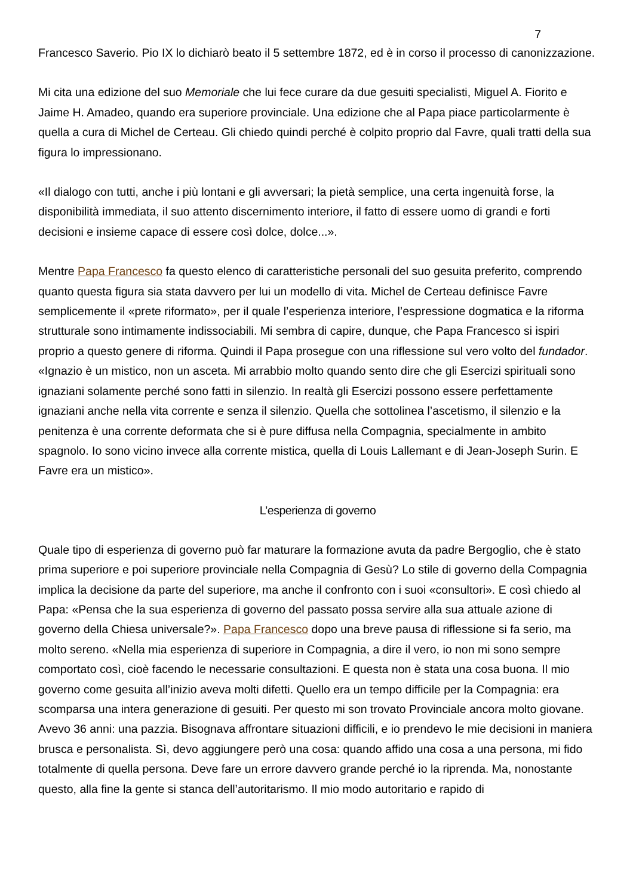7
Francesco Saverio. Pio IX lo dichiarò beato il 5 settembre 1872, ed è in corso il processo di canonizzazione.
Mi cita una edizione del suo Memoriale che lui fece curare da due gesuiti specialisti, Miguel A. Fiorito e Jaime H. Amadeo, quando era superiore provinciale. Una edizione che al Papa piace particolarmente è quella a cura di Michel de Certeau. Gli chiedo quindi perché è colpito proprio dal Favre, quali tratti della sua figura lo impressionano.
«Il dialogo con tutti, anche i più lontani e gli avversari; la pietà semplice, una certa ingenuità forse, la disponibilità immediata, il suo attento discernimento interiore, il fatto di essere uomo di grandi e forti decisioni e insieme capace di essere così dolce, dolce...».
Mentre Papa Francesco fa questo elenco di caratteristiche personali del suo gesuita preferito, comprendo quanto questa figura sia stata davvero per lui un modello di vita. Michel de Certeau definisce Favre semplicemente il «prete riformato», per il quale l’esperienza interiore, l’espressione dogmatica e la riforma strutturale sono intimamente indissociabili. Mi sembra di capire, dunque, che Papa Francesco si ispiri proprio a questo genere di riforma. Quindi il Papa prosegue con una riflessione sul vero volto del fundador. «Ignazio è un mistico, non un asceta. Mi arrabbio molto quando sento dire che gli Esercizi spirituali sono ignaziani solamente perché sono fatti in silenzio. In realtà gli Esercizi possono essere perfettamente ignaziani anche nella vita corrente e senza il silenzio. Quella che sottolinea l’ascetismo, il silenzio e la penitenza è una corrente deformata che si è pure diffusa nella Compagnia, specialmente in ambito spagnolo. Io sono vicino invece alla corrente mistica, quella di Louis Lallemant e di Jean-Joseph Surin. E Favre era un mistico».
L’esperienza di governo
Quale tipo di esperienza di governo può far maturare la formazione avuta da padre Bergoglio, che è stato prima superiore e poi superiore provinciale nella Compagnia di Gesù? Lo stile di governo della Compagnia implica la decisione da parte del superiore, ma anche il confronto con i suoi «consultori». E così chiedo al Papa: «Pensa che la sua esperienza di governo del passato possa servire alla sua attuale azione di governo della Chiesa universale?». Papa Francesco dopo una breve pausa di riflessione si fa serio, ma molto sereno. «Nella mia esperienza di superiore in Compagnia, a dire il vero, io non mi sono sempre comportato così, cioè facendo le necessarie consultazioni. E questa non è stata una cosa buona. Il mio governo come gesuita all’inizio aveva molti difetti. Quello era un tempo difficile per la Compagnia: era scomparsa una intera generazione di gesuiti. Per questo mi son trovato Provinciale ancora molto giovane. Avevo 36 anni: una pazzia. Bisognava affrontare situazioni difficili, e io prendevo le mie decisioni in maniera brusca e personalista. Sì, devo aggiungere però una cosa: quando affido una cosa a una persona, mi fido totalmente di quella persona. Deve fare un errore davvero grande perché io la riprenda. Ma, nonostante questo, alla fine la gente si stanca dell’autoritarismo. Il mio modo autoritario e rapido di